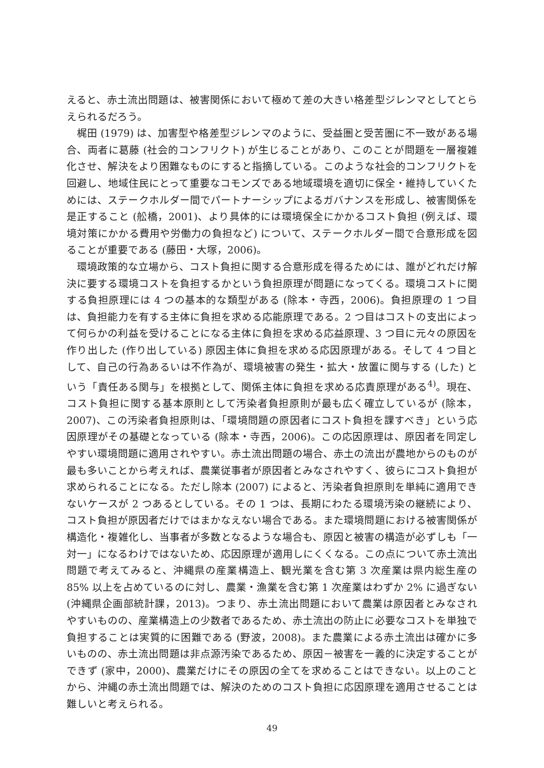えると、赤土流出問題は、被害関係において極めて差の大きい格差型ジレンマとしてとらえられるだろう。
梶田 (1979) は、加害型や格差型ジレンマのように、受益圏と受苦圏に不一致がある場合、両者に葛藤 (社会的コンフリクト) が生じることがあり、このことが問題を一層複雑化させ、解決をより困難なものにすると指摘している。このような社会的コンフリクトを回避し、地域住民にとって重要なコモンズである地域環境を適切に保全・維持していくためには、ステークホルダー間でパートナーシップによるガバナンスを形成し、被害関係を是正すること (舩橋，2001)、より具体的には環境保全にかかるコスト負担 (例えば、環境対策にかかる費用や労働力の負担など) について、ステークホルダー間で合意形成を図ることが重要である (藤田・大塚，2006)。
環境政策的な立場から、コスト負担に関する合意形成を得るためには、誰がどれだけ解決に要する環境コストを負担するかという負担原理が問題になってくる。環境コストに関する負担原理には 4 つの基本的な類型がある (除本・寺西，2006)。負担原理の 1 つ目は、負担能力を有する主体に負担を求める応能原理である。2 つ目はコストの支出によって何らかの利益を受けることになる主体に負担を求める応益原理、3 つ目に元々の原因を作り出した (作り出している) 原因主体に負担を求める応因原理がある。そして 4 つ目として、自己の行為あるいは不作為が、環境被害の発生・拡大・放置に関与する (した) という「責任ある関与」を根拠として、関係主体に負担を求める応責原理がある<sup>4)</sup>。現在、コスト負担に関する基本原則として汚染者負担原則が最も広く確立しているが (除本，2007)、この汚染者負担原則は、「環境問題の原因者にコスト負担を課すべき」という応因原理がその基礎となっている (除本・寺西，2006)。この応因原理は、原因者を同定しやすい環境問題に適用されやすい。赤土流出問題の場合、赤土の流出が農地からのものが最も多いことから考えれば、農業従事者が原因者とみなされやすく、彼らにコスト負担が求められることになる。ただし除本 (2007) によると、汚染者負担原則を単純に適用できないケースが 2 つあるとしている。その 1 つは、長期にわたる環境汚染の継続により、コスト負担が原因者だけではまかなえない場合である。また環境問題における被害関係が構造化・複雑化し、当事者が多数となるような場合も、原因と被害の構造が必ずしも「一対一」になるわけではないため、応因原理が適用しにくくなる。この点について赤土流出問題で考えてみると、沖縄県の産業構造上、観光業を含む第 3 次産業は県内総生産の 85% 以上を占めているのに対し、農業・漁業を含む第 1 次産業はわずか 2% に過ぎない (沖縄県企画部統計課，2013)。つまり、赤土流出問題において農業は原因者とみなされやすいものの、産業構造上の少数者であるため、赤土流出の防止に必要なコストを単独で負担することは実質的に困難である (野波，2008)。また農業による赤土流出は確かに多いものの、赤土流出問題は非点源汚染であるため、原因－被害を一義的に決定することができず (家中，2000)、農業だけにその原因の全てを求めることはできない。以上のことから、沖縄の赤土流出問題では、解決のためのコスト負担に応因原理を適用させることは難しいと考えられる。
49